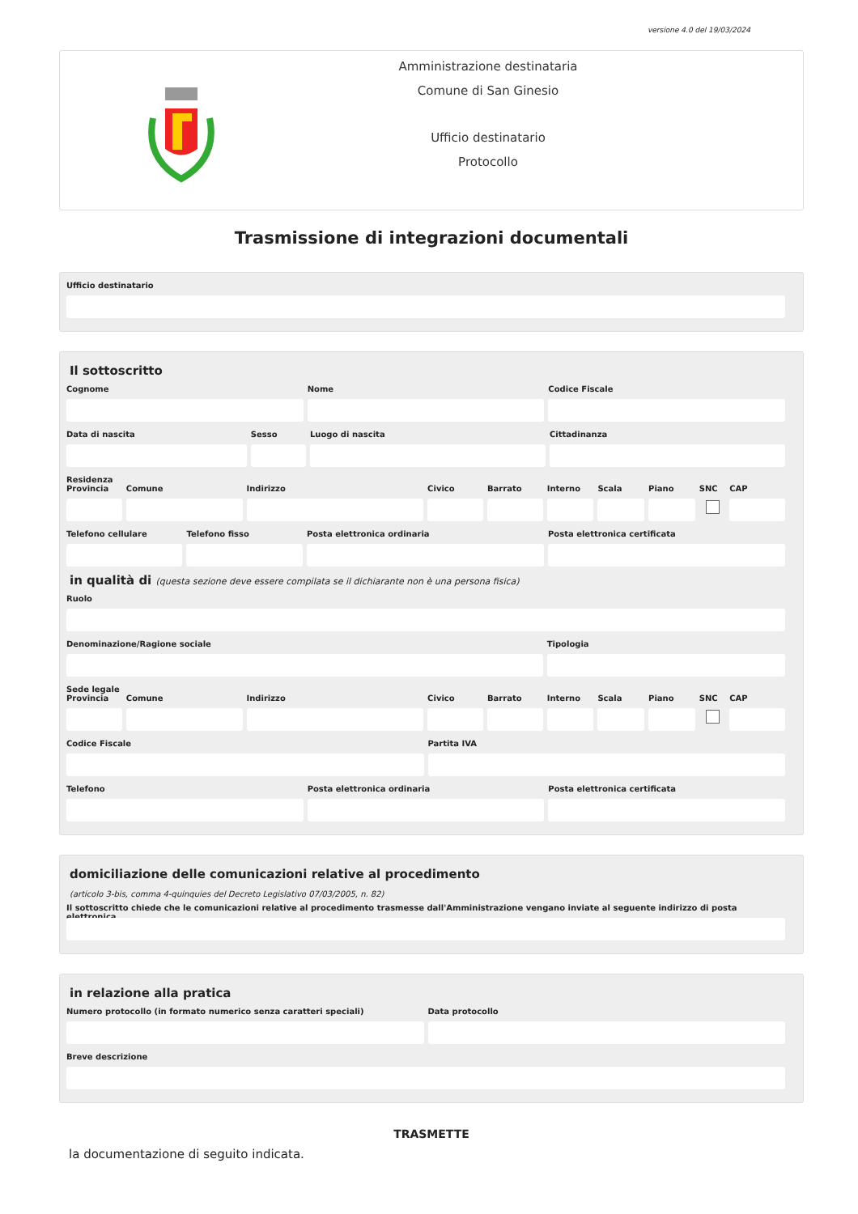versione 4.0 del 19/03/2024
Amministrazione destinataria
Comune di San Ginesio
Ufficio destinatario
Protocollo
Trasmissione di integrazioni documentali
Ufficio destinatario
Il sottoscritto
Cognome Nome Codice Fiscale
Data di nascita Sesso Luogo di nascita Cittadinanza
Residenza
Provincia Comune Indirizzo Civico Barrato Interno Scala Piano SNC CAP
Telefono cellulare Telefono fisso Posta elettronica ordinaria Posta elettronica certificata
in qualità di (questa sezione deve essere compilata se il dichiarante non è una persona fisica)
Ruolo
Denominazione/Ragione sociale Tipologia
Sede legale
Provincia Comune Indirizzo Civico Barrato Interno Scala Piano SNC CAP
Codice Fiscale Partita IVA
Telefono Posta elettronica ordinaria Posta elettronica certificata
domiciliazione delle comunicazioni relative al procedimento
(articolo 3-bis, comma 4-quinquies del Decreto Legislativo 07/03/2005, n. 82)
Il sottoscritto chiede che le comunicazioni relative al procedimento trasmesse dall'Amministrazione vengano inviate al seguente indirizzo di posta elettronica
in relazione alla pratica
Numero protocollo (in formato numerico senza caratteri speciali)
Data protocollo
Breve descrizione
TRASMETTE
la documentazione di seguito indicata.